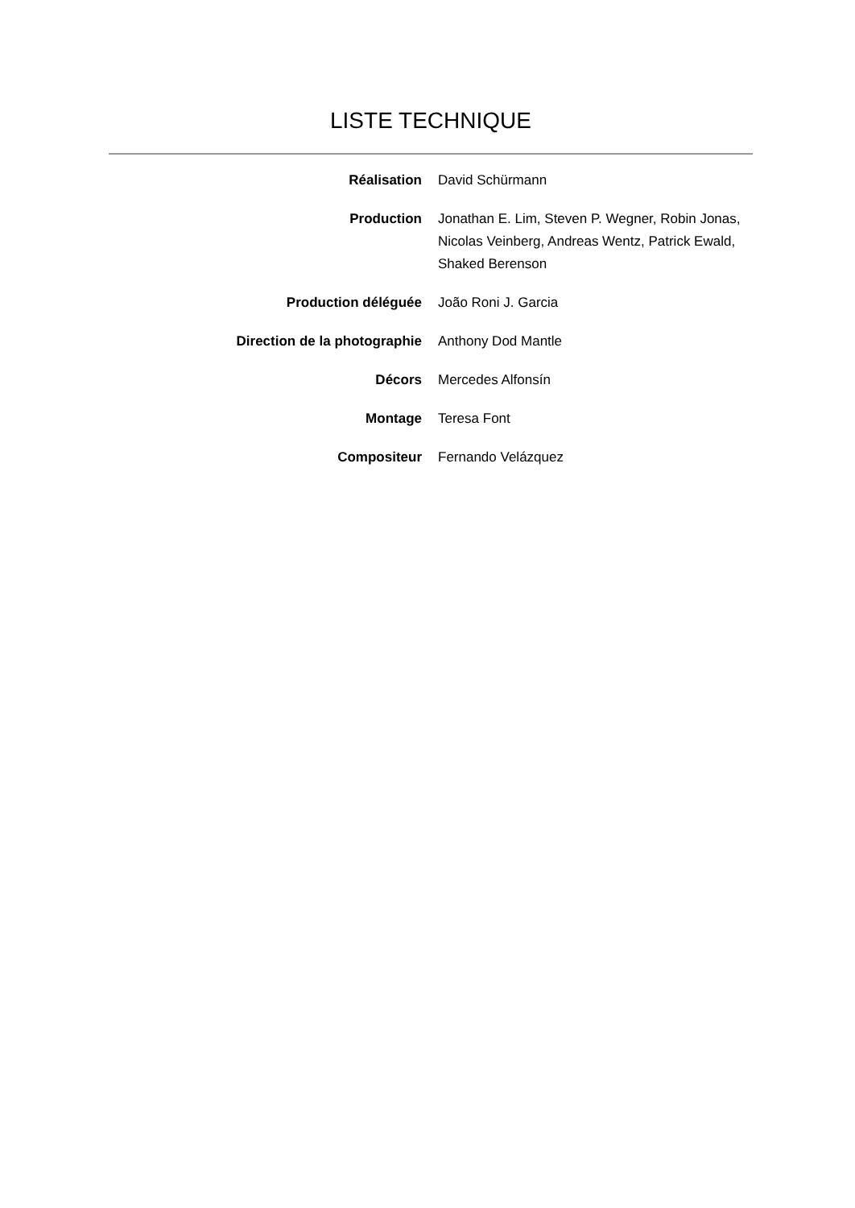LISTE TECHNIQUE
| Réalisation | David Schürmann |
| Production | Jonathan E. Lim, Steven P. Wegner, Robin Jonas, Nicolas Veinberg, Andreas Wentz, Patrick Ewald, Shaked Berenson |
| Production déléguée | João Roni J. Garcia |
| Direction de la photographie | Anthony Dod Mantle |
| Décors | Mercedes Alfonsín |
| Montage | Teresa Font |
| Compositeur | Fernando Velázquez |